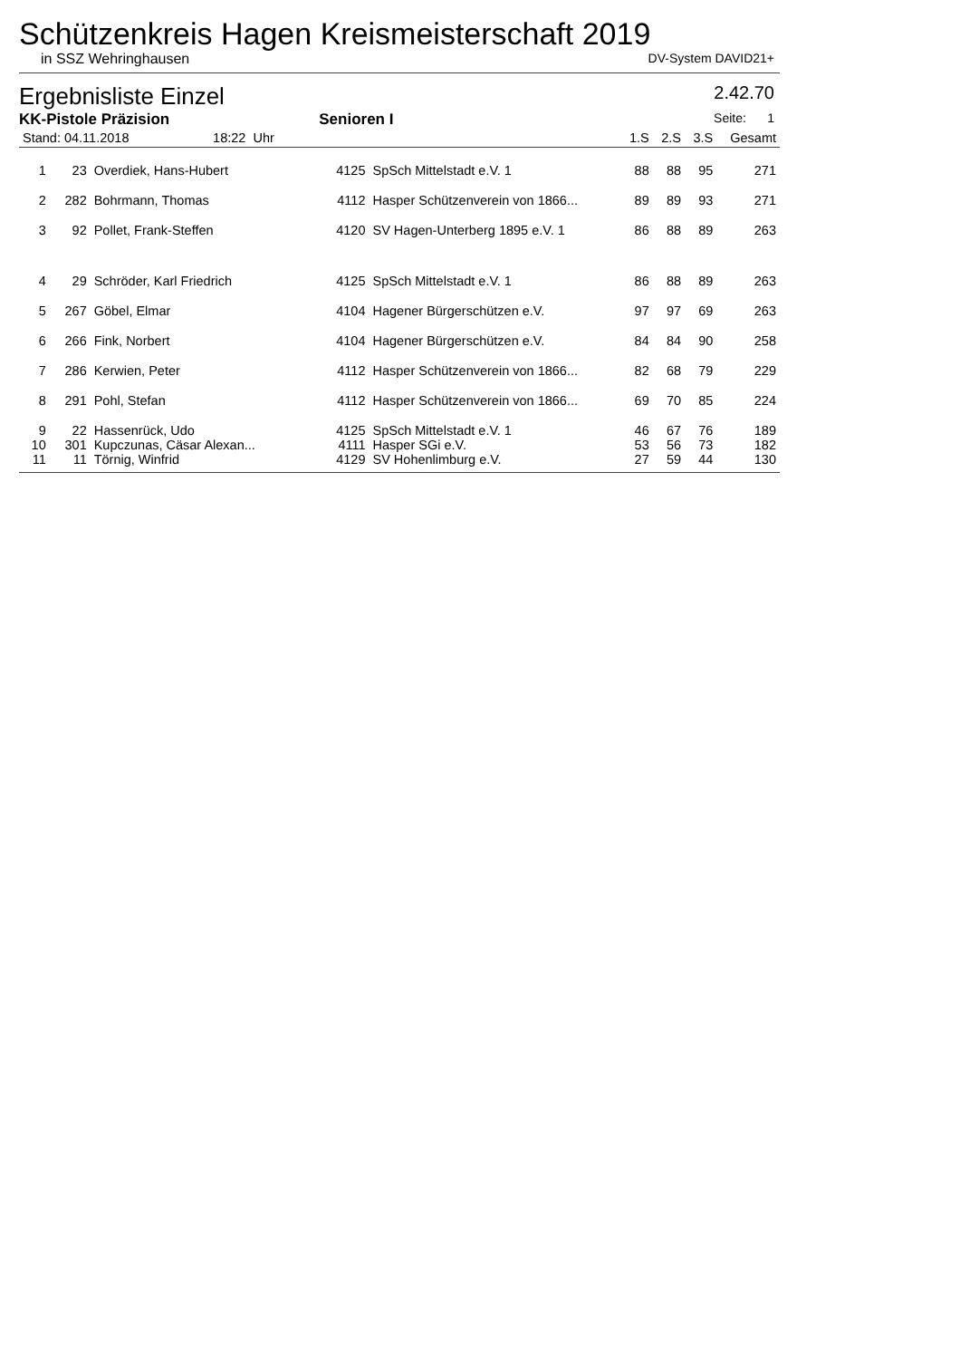Schützenkreis Hagen Kreismeisterschaft 2019
in SSZ Wehringhausen DV-System DAVID21+
Ergebnisliste Einzel 2.42.70
KK-Pistole Präzision Senioren I Seite: 1
| Stand: 04.11.2018 18:22 Uhr | | | | | 1.S | 2.S | 3.S | Gesamt |
| --- | --- | --- | --- | --- | --- | --- | --- | --- |
| 1 | 23 | Overdiek, Hans-Hubert | 4125 | SpSch Mittelstadt e.V. 1 | 88 | 88 | 95 | 271 |
| 2 | 282 | Bohrmann, Thomas | 4112 | Hasper Schützenverein von 1866... | 89 | 89 | 93 | 271 |
| 3 | 92 | Pollet, Frank-Steffen | 4120 | SV Hagen-Unterberg 1895 e.V. 1 | 86 | 88 | 89 | 263 |
| 4 | 29 | Schröder, Karl Friedrich | 4125 | SpSch Mittelstadt e.V. 1 | 86 | 88 | 89 | 263 |
| 5 | 267 | Göbel, Elmar | 4104 | Hagener Bürgerschützen e.V. | 97 | 97 | 69 | 263 |
| 6 | 266 | Fink, Norbert | 4104 | Hagener Bürgerschützen e.V. | 84 | 84 | 90 | 258 |
| 7 | 286 | Kerwien, Peter | 4112 | Hasper Schützenverein von 1866... | 82 | 68 | 79 | 229 |
| 8 | 291 | Pohl, Stefan | 4112 | Hasper Schützenverein von 1866... | 69 | 70 | 85 | 224 |
| 9 | 22 | Hassenrück, Udo | 4125 | SpSch Mittelstadt e.V. 1 | 46 | 67 | 76 | 189 |
| 10 | 301 | Kupczunas, Cäsar Alexan... | 4111 | Hasper SGi e.V. | 53 | 56 | 73 | 182 |
| 11 | 11 | Törnig, Winfrid | 4129 | SV Hohenlimburg e.V. | 27 | 59 | 44 | 130 |